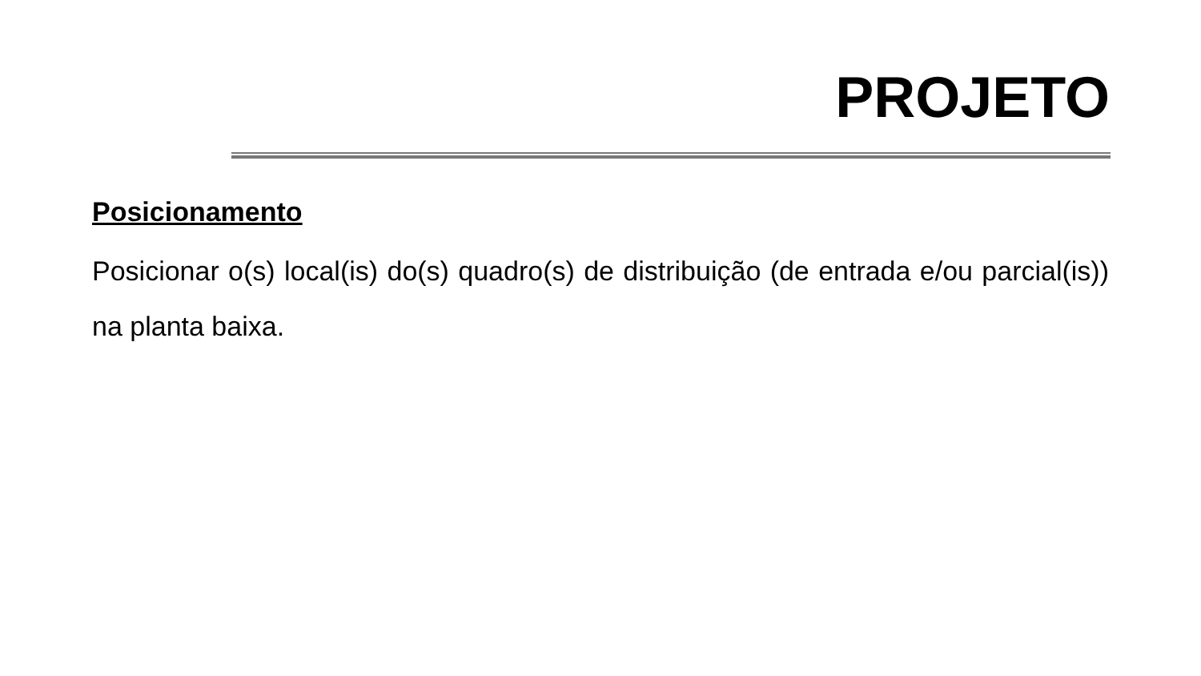PROJETO
Posicionamento
Posicionar o(s) local(is) do(s) quadro(s) de distribuição (de entrada e/ou parcial(is)) na planta baixa.